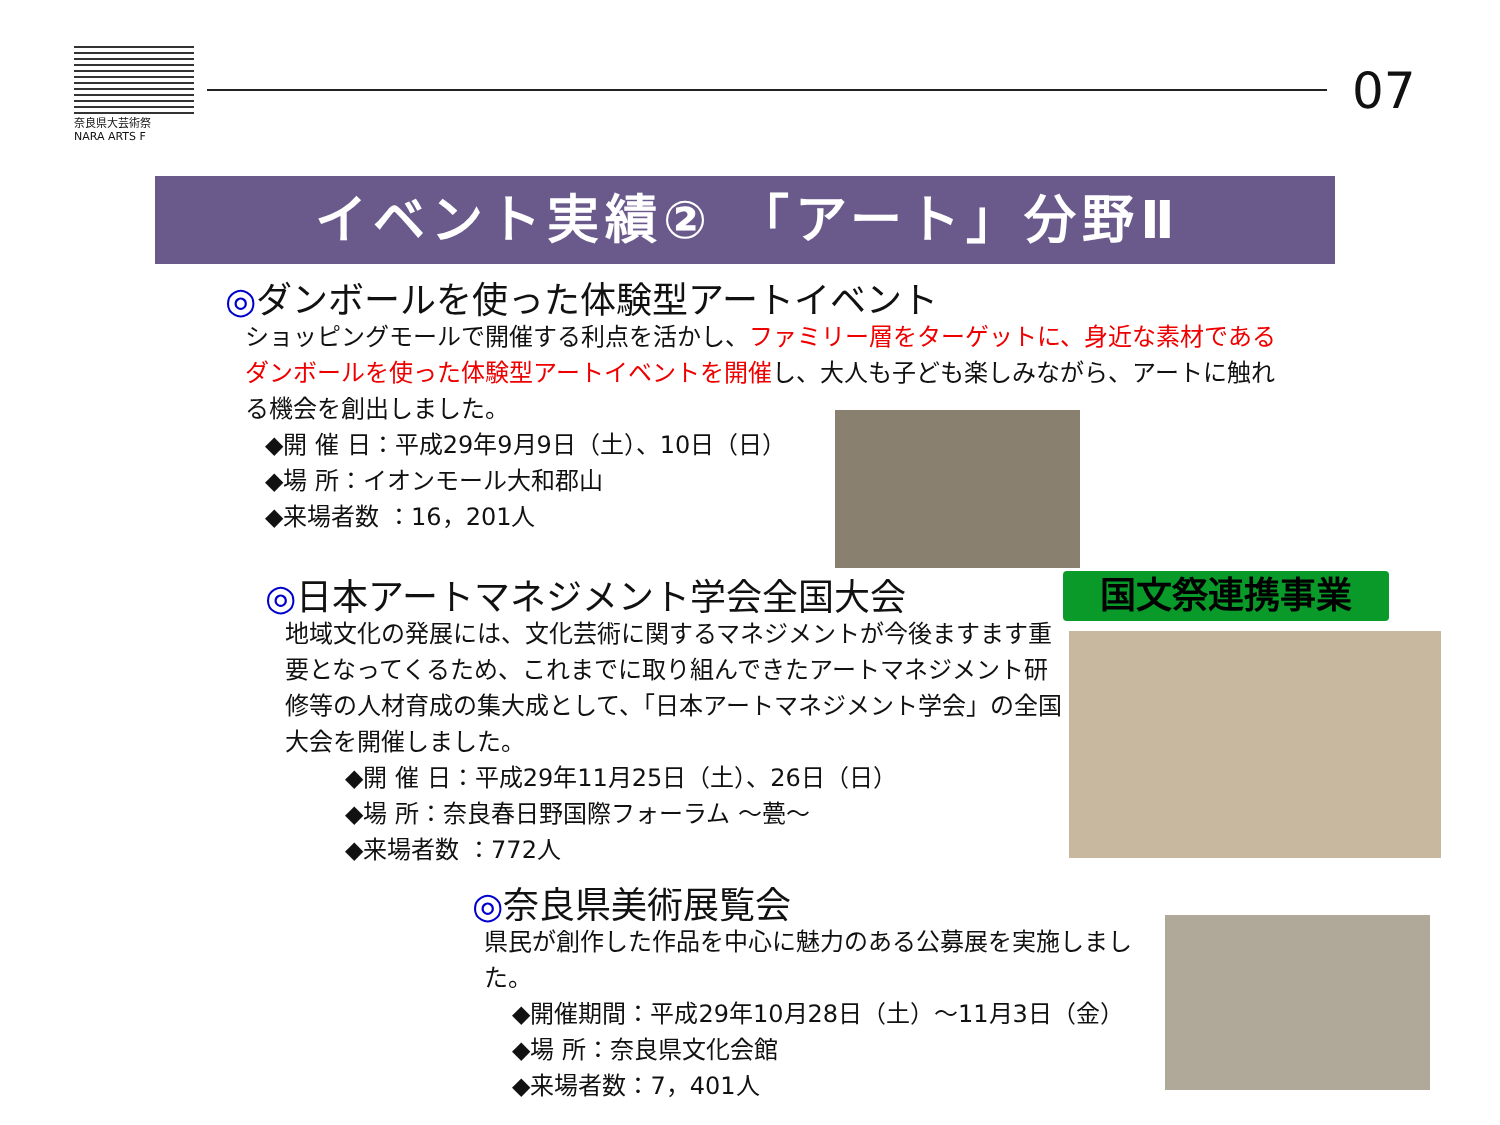奈良県大芸術祭
NARA ARTS F
07
イベント実績② 「アート」分野Ⅱ
◎ダンボールを使った体験型アートイベント
ショッピングモールで開催する利点を活かし、ファミリー層をターゲットに、身近な素材である
ダンボールを使った体験型アートイベントを開催し、大人も子ども楽しみながら、アートに触れる機会を創出しました。
◆開 催 日：平成29年9月9日（土）、10日（日）
◆場 所：イオンモール大和郡山
◆来場者数 ：16，201人
国文祭連携事業
◎日本アートマネジメント学会全国大会
地域文化の発展には、文化芸術に関するマネジメントが今後ますます重要となってくるため、これまでに取り組んできたアートマネジメント研修等の人材育成の集大成として、「日本アートマネジメント学会」の全国大会を開催しました。
◆開 催 日：平成29年11月25日（土）、26日（日）
◆場 所：奈良春日野国際フォーラム ～甍～
◆来場者数 ：772人
◎奈良県美術展覧会
県民が創作した作品を中心に魅力のある公募展を実施しました。
◆開催期間：平成29年10月28日（土）～11月3日（金）
◆場 所：奈良県文化会館
◆来場者数：7，401人